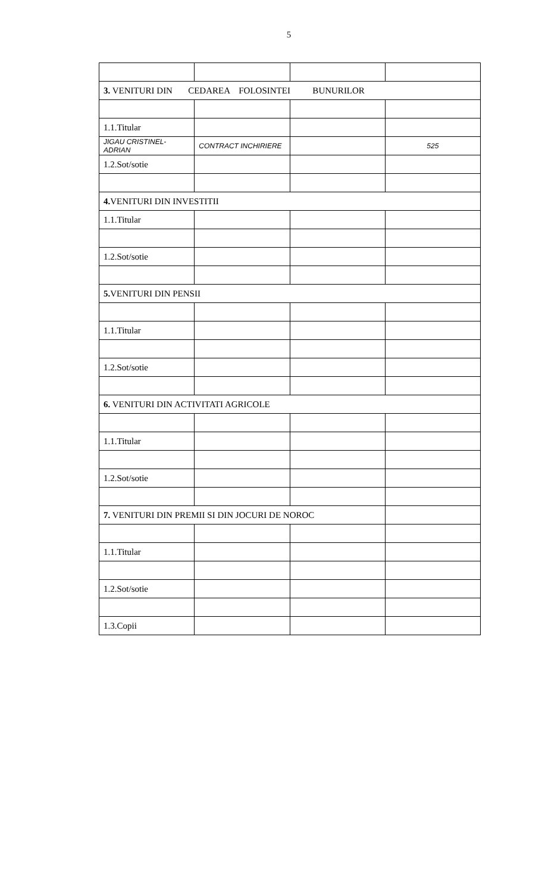5
| 3. VENITURI DIN CEDAREA FOLOSINTEI BUNURILOR | | | |
| 1.1.Titular | | | |
| JIGAU CRISTINEL-ADRIAN | CONTRACT INCHIRIERE | | 525 |
| 1.2.Sot/sotie | | | |
| 4. VENITURI DIN INVESTITII | | | |
| 1.1.Titular | | | |
| 1.2.Sot/sotie | | | |
| 5. VENITURI DIN PENSII | | | |
| 1.1.Titular | | | |
| 1.2.Sot/sotie | | | |
| 6. VENITURI DIN ACTIVITATI AGRICOLE | | | |
| 1.1.Titular | | | |
| 1.2.Sot/sotie | | | |
| 7. VENITURI DIN PREMII SI DIN JOCURI DE NOROC | | | |
| 1.1.Titular | | | |
| 1.2.Sot/sotie | | | |
| 1.3.Copii | | | |